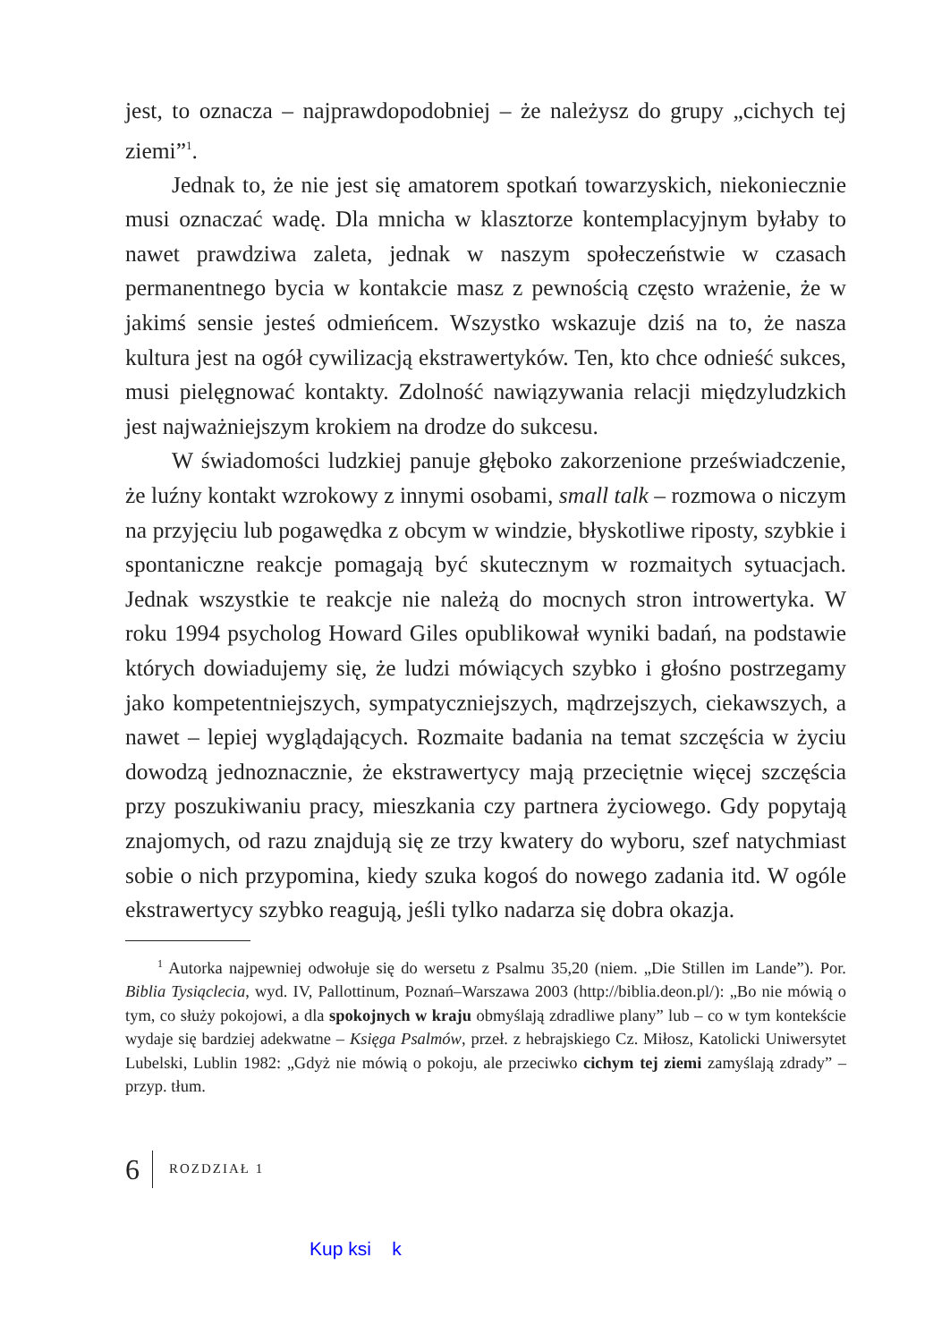jest, to oznacza – najprawdopodobniej – że należysz do grupy „cichych tej ziemi”<sup>1</sup>.
Jednak to, że nie jest się amatorem spotkań towarzyskich, niekoniecznie musi oznaczać wadę. Dla mnicha w klasztorze kontemplacyjnym byłaby to nawet prawdziwa zaleta, jednak w naszym społeczeństwie w czasach permanentnego bycia w kontakcie masz z pewnością często wrażenie, że w jakimś sensie jesteś odmieńcem. Wszystko wskazuje dziś na to, że nasza kultura jest na ogół cywilizacją ekstrawertyków. Ten, kto chce odnieść sukces, musi pielęgnować kontakty. Zdolność nawiązywania relacji międzyludzkich jest najważniejszym krokiem na drodze do sukcesu.
W świadomości ludzkiej panuje głęboko zakorzenione przeświadczenie, że luźny kontakt wzrokowy z innymi osobami, small talk – rozmowa o niczym na przyjęciu lub pogawędka z obcym w windzie, błyskotliwe riposty, szybkie i spontaniczne reakcje pomagają być skutecznym w rozmaitych sytuacjach. Jednak wszystkie te reakcje nie należą do mocnych stron introwertyka. W roku 1994 psycholog Howard Giles opublikował wyniki badań, na podstawie których dowiadujemy się, że ludzi mówiących szybko i głośno postrzegamy jako kompetentniejszych, sympatyczniejszych, mądrzejszych, ciekawszych, a nawet – lepiej wyglądających. Rozmaite badania na temat szczęścia w życiu dowodzą jednoznacznie, że ekstrawertycy mają przeciętnie więcej szczęścia przy poszukiwaniu pracy, mieszkania czy partnera życiowego. Gdy popytają znajomych, od razu znajdują się ze trzy kwatery do wyboru, szef natychmiast sobie o nich przypomina, kiedy szuka kogoś do nowego zadania itd. W ogóle ekstrawertycy szybko reagują, jeśli tylko nadarza się dobra okazja.
<sup>1</sup> Autorka najpewniej odwołuje się do wersetu z Psalmu 35,20 (niem. „Die Stillen im Lande”). Por. Biblia Tysiąclecia, wyd. IV, Pallottinum, Poznań–Warszawa 2003 (http://biblia.deon.pl/): „Bo nie mówią o tym, co służy pokojowi, a dla spokojnych w kraju obmyślają zdradliwe plany” lub – co w tym kontekście wydaje się bardziej adekwatne – Księga Psalmów, przeł. z hebrajskiego Cz. Miłosz, Katolicki Uniwersytet Lubelski, Lublin 1982: „Gdyż nie mówią o pokoju, ale przeciwko cichym tej ziemi zamyślają zdrady” – przyp. tłum.
6 ROZDZIAŁ 1
Kup ksi k